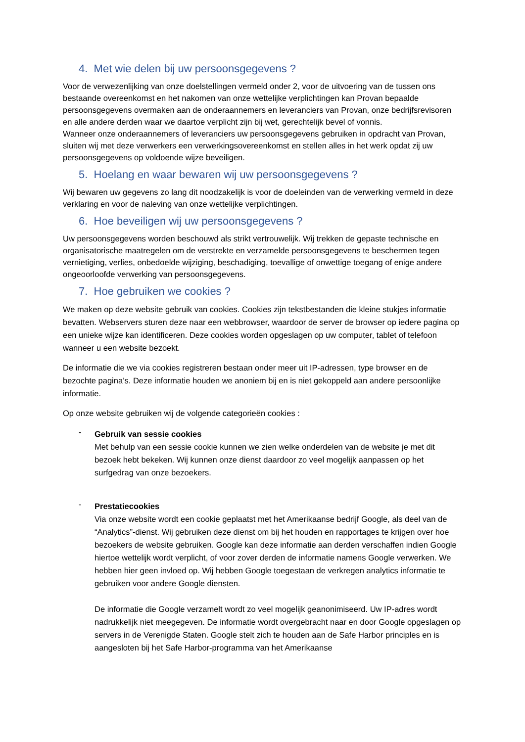4. Met wie delen bij uw persoonsgegevens ?
Voor de verwezenlijking van onze doelstellingen vermeld onder 2, voor de uitvoering van de tussen ons bestaande overeenkomst en het nakomen van onze wettelijke verplichtingen kan Provan bepaalde persoonsgegevens overmaken aan de onderaannemers en leveranciers van Provan, onze bedrijfsrevisoren en alle andere derden waar we daartoe verplicht zijn bij wet, gerechtelijk bevel of vonnis.
Wanneer onze onderaannemers of leveranciers uw persoonsgegevens gebruiken in opdracht van Provan, sluiten wij met deze verwerkers een verwerkingsovereenkomst en stellen alles in het werk opdat zij uw persoonsgegevens op voldoende wijze beveiligen.
5. Hoelang en waar bewaren wij uw persoonsgegevens ?
Wij bewaren uw gegevens zo lang dit noodzakelijk is voor de doeleinden van de verwerking vermeld in deze verklaring en voor de naleving van onze wettelijke verplichtingen.
6. Hoe beveiligen wij uw persoonsgegevens ?
Uw persoonsgegevens worden beschouwd als strikt vertrouwelijk. Wij trekken de gepaste technische en organisatorische maatregelen om de verstrekte en verzamelde persoonsgegevens te beschermen tegen vernietiging, verlies, onbedoelde wijziging, beschadiging, toevallige of onwettige toegang of enige andere ongeoorloofde verwerking van persoonsgegevens.
7. Hoe gebruiken we cookies ?
We maken op deze website gebruik van cookies. Cookies zijn tekstbestanden die kleine stukjes informatie bevatten. Webservers sturen deze naar een webbrowser, waardoor de server de browser op iedere pagina op een unieke wijze kan identificeren. Deze cookies worden opgeslagen op uw computer, tablet of telefoon wanneer u een website bezoekt.
De informatie die we via cookies registreren bestaan onder meer uit IP-adressen, type browser en de bezochte pagina’s. Deze informatie houden we anoniem bij en is niet gekoppeld aan andere persoonlijke informatie.
Op onze website gebruiken wij de volgende categorieën cookies :
-
Gebruik van sessie cookies
Met behulp van een sessie cookie kunnen we zien welke onderdelen van de website je met dit bezoek hebt bekeken. Wij kunnen onze dienst daardoor zo veel mogelijk aanpassen op het surfgedrag van onze bezoekers.
-
Prestatiecookies
Via onze website wordt een cookie geplaatst met het Amerikaanse bedrijf Google, als deel van de “Analytics”-dienst. Wij gebruiken deze dienst om bij het houden en rapportages te krijgen over hoe bezoekers de website gebruiken. Google kan deze informatie aan derden verschaffen indien Google hiertoe wettelijk wordt verplicht, of voor zover derden de informatie namens Google verwerken. We hebben hier geen invloed op. Wij hebben Google toegestaan de verkregen analytics informatie te gebruiken voor andere Google diensten.
De informatie die Google verzamelt wordt zo veel mogelijk geanonimiseerd. Uw IP-adres wordt nadrukkelijk niet meegegeven. De informatie wordt overgebracht naar en door Google opgeslagen op servers in de Verenigde Staten. Google stelt zich te houden aan de Safe Harbor principles en is aangesloten bij het Safe Harbor-programma van het Amerikaanse